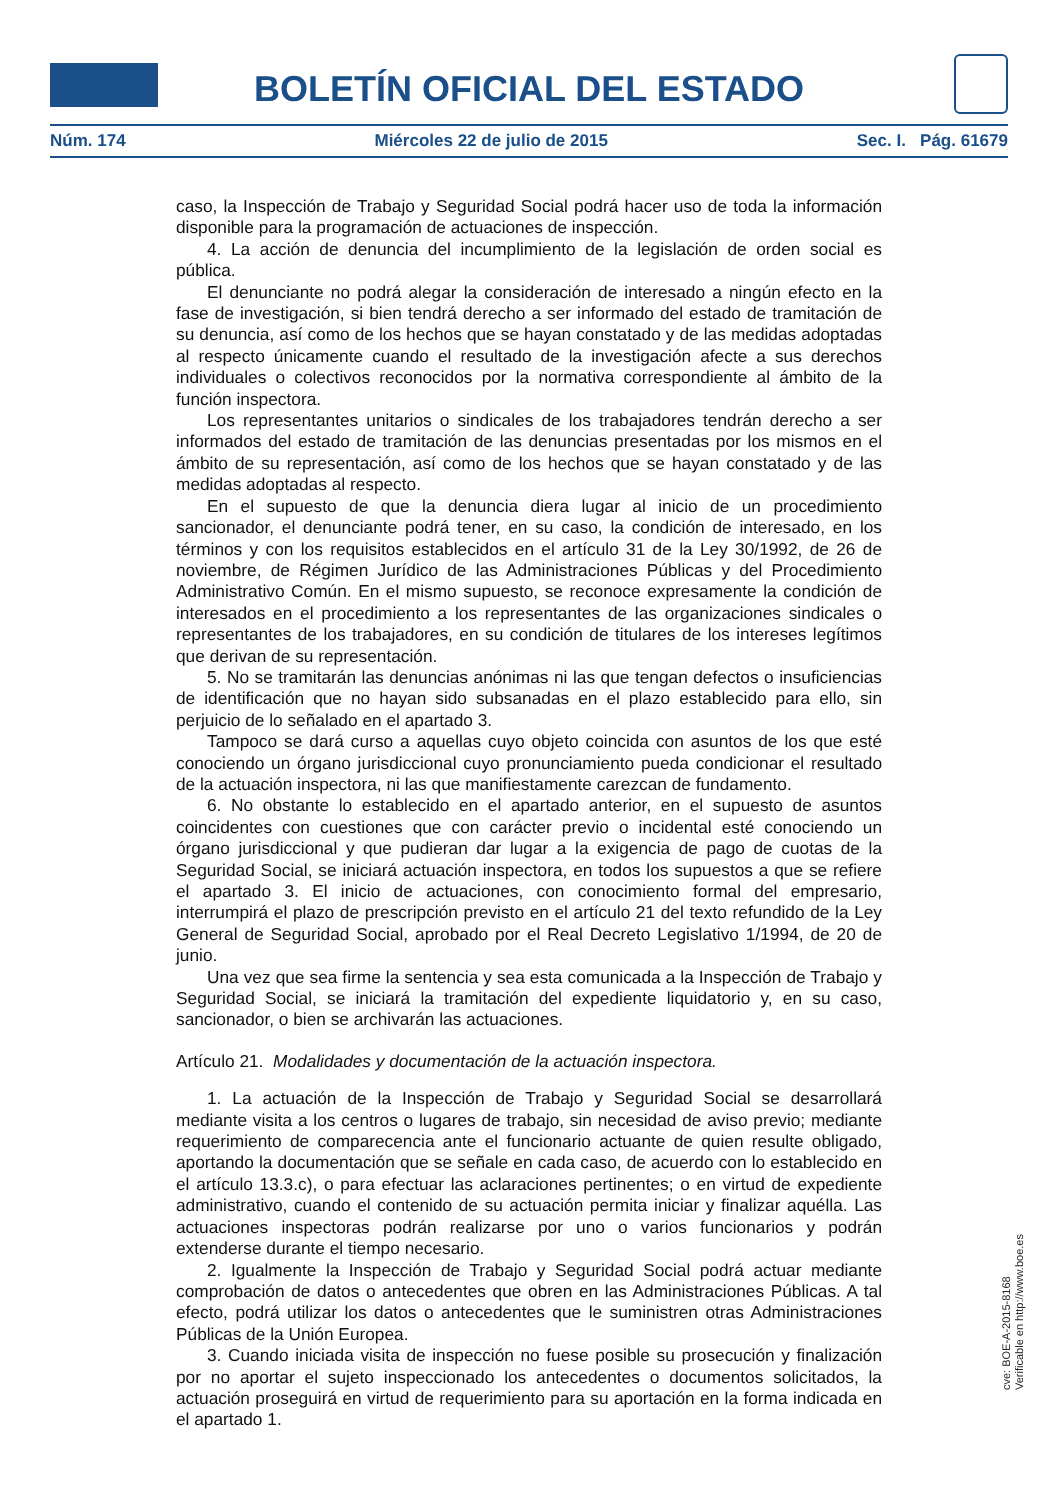BOLETÍN OFICIAL DEL ESTADO
Núm. 174 Miércoles 22 de julio de 2015 Sec. I. Pág. 61679
caso, la Inspección de Trabajo y Seguridad Social podrá hacer uso de toda la información disponible para la programación de actuaciones de inspección.
4. La acción de denuncia del incumplimiento de la legislación de orden social es pública.
El denunciante no podrá alegar la consideración de interesado a ningún efecto en la fase de investigación, si bien tendrá derecho a ser informado del estado de tramitación de su denuncia, así como de los hechos que se hayan constatado y de las medidas adoptadas al respecto únicamente cuando el resultado de la investigación afecte a sus derechos individuales o colectivos reconocidos por la normativa correspondiente al ámbito de la función inspectora.
Los representantes unitarios o sindicales de los trabajadores tendrán derecho a ser informados del estado de tramitación de las denuncias presentadas por los mismos en el ámbito de su representación, así como de los hechos que se hayan constatado y de las medidas adoptadas al respecto.
En el supuesto de que la denuncia diera lugar al inicio de un procedimiento sancionador, el denunciante podrá tener, en su caso, la condición de interesado, en los términos y con los requisitos establecidos en el artículo 31 de la Ley 30/1992, de 26 de noviembre, de Régimen Jurídico de las Administraciones Públicas y del Procedimiento Administrativo Común. En el mismo supuesto, se reconoce expresamente la condición de interesados en el procedimiento a los representantes de las organizaciones sindicales o representantes de los trabajadores, en su condición de titulares de los intereses legítimos que derivan de su representación.
5. No se tramitarán las denuncias anónimas ni las que tengan defectos o insuficiencias de identificación que no hayan sido subsanadas en el plazo establecido para ello, sin perjuicio de lo señalado en el apartado 3.
Tampoco se dará curso a aquellas cuyo objeto coincida con asuntos de los que esté conociendo un órgano jurisdiccional cuyo pronunciamiento pueda condicionar el resultado de la actuación inspectora, ni las que manifiestamente carezcan de fundamento.
6. No obstante lo establecido en el apartado anterior, en el supuesto de asuntos coincidentes con cuestiones que con carácter previo o incidental esté conociendo un órgano jurisdiccional y que pudieran dar lugar a la exigencia de pago de cuotas de la Seguridad Social, se iniciará actuación inspectora, en todos los supuestos a que se refiere el apartado 3. El inicio de actuaciones, con conocimiento formal del empresario, interrumpirá el plazo de prescripción previsto en el artículo 21 del texto refundido de la Ley General de Seguridad Social, aprobado por el Real Decreto Legislativo 1/1994, de 20 de junio.
Una vez que sea firme la sentencia y sea esta comunicada a la Inspección de Trabajo y Seguridad Social, se iniciará la tramitación del expediente liquidatorio y, en su caso, sancionador, o bien se archivarán las actuaciones.
Artículo 21. Modalidades y documentación de la actuación inspectora.
1. La actuación de la Inspección de Trabajo y Seguridad Social se desarrollará mediante visita a los centros o lugares de trabajo, sin necesidad de aviso previo; mediante requerimiento de comparecencia ante el funcionario actuante de quien resulte obligado, aportando la documentación que se señale en cada caso, de acuerdo con lo establecido en el artículo 13.3.c), o para efectuar las aclaraciones pertinentes; o en virtud de expediente administrativo, cuando el contenido de su actuación permita iniciar y finalizar aquélla. Las actuaciones inspectoras podrán realizarse por uno o varios funcionarios y podrán extenderse durante el tiempo necesario.
2. Igualmente la Inspección de Trabajo y Seguridad Social podrá actuar mediante comprobación de datos o antecedentes que obren en las Administraciones Públicas. A tal efecto, podrá utilizar los datos o antecedentes que le suministren otras Administraciones Públicas de la Unión Europea.
3. Cuando iniciada visita de inspección no fuese posible su prosecución y finalización por no aportar el sujeto inspeccionado los antecedentes o documentos solicitados, la actuación proseguirá en virtud de requerimiento para su aportación en la forma indicada en el apartado 1.
cve: BOE-A-2015-8168
Verificable en http://www.boe.es